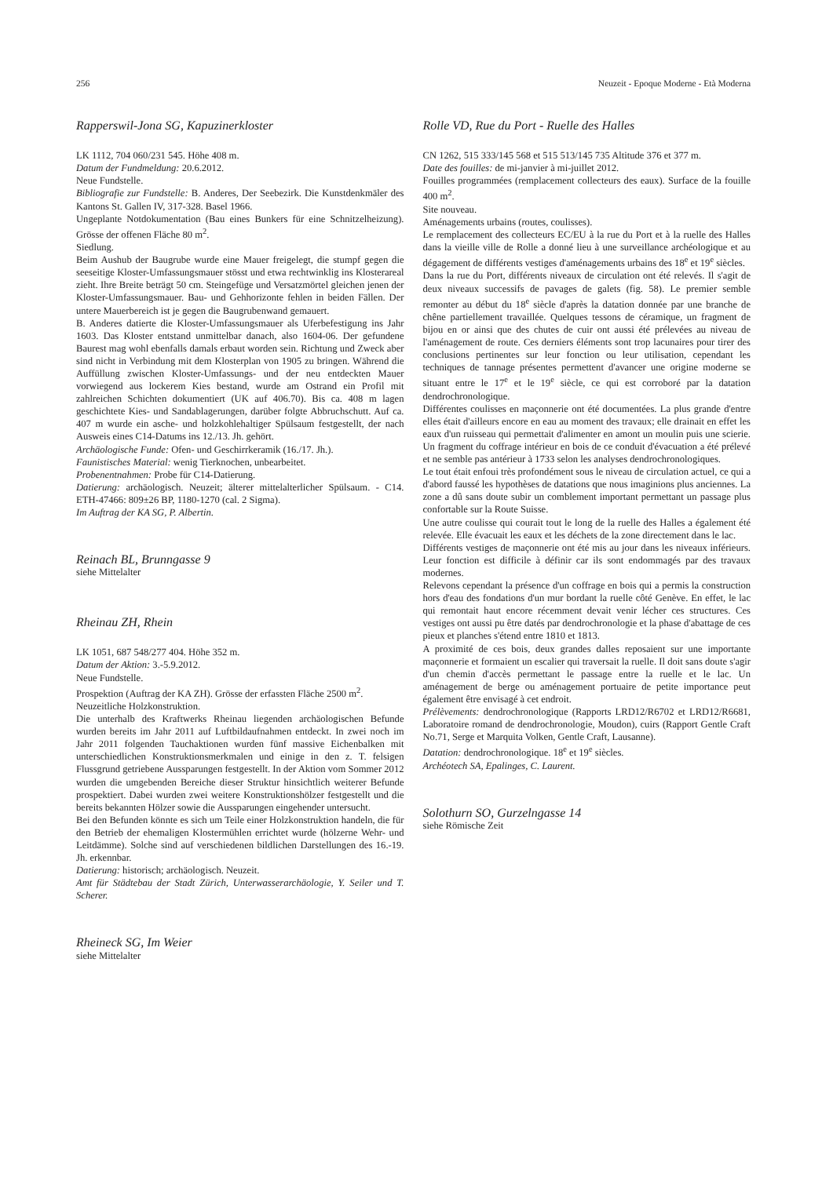256 Neuzeit - Epoque Moderne - Età Moderna
Rapperswil-Jona SG, Kapuzinerkloster
LK 1112, 704 060/231 545. Höhe 408 m.
Datum der Fundmeldung: 20.6.2012.
Neue Fundstelle.
Bibliografie zur Fundstelle: B. Anderes, Der Seebezirk. Die Kunstdenkmäler des Kantons St. Gallen IV, 317-328. Basel 1966.
Ungeplante Notdokumentation (Bau eines Bunkers für eine Schnitzelheizung). Grösse der offenen Fläche 80 m<sup>2</sup>.
Siedlung.
Beim Aushub der Baugrube wurde eine Mauer freigelegt, die stumpf gegen die seeseitige Kloster-Umfassungsmauer stösst und etwa rechtwinklig ins Klosterareal zieht. Ihre Breite beträgt 50 cm. Steingefüge und Versatzmörtel gleichen jenen der Kloster-Umfassungsmauer. Bau- und Gehhorizonte fehlen in beiden Fällen. Der untere Mauerbereich ist je gegen die Baugrubenwand gemauert.
B. Anderes datierte die Kloster-Umfassungsmauer als Uferbefestigung ins Jahr 1603. Das Kloster entstand unmittelbar danach, also 1604-06. Der gefundene Baurest mag wohl ebenfalls damals erbaut worden sein. Richtung und Zweck aber sind nicht in Verbindung mit dem Klosterplan von 1905 zu bringen. Während die Auffüllung zwischen Kloster-Umfassungs- und der neu entdeckten Mauer vorwiegend aus lockerem Kies bestand, wurde am Ostrand ein Profil mit zahlreichen Schichten dokumentiert (UK auf 406.70). Bis ca. 408 m lagen geschichtete Kies- und Sandablagerungen, darüber folgte Abbruchschutt. Auf ca. 407 m wurde ein asche- und holzkohlehaltiger Spülsaum festgestellt, der nach Ausweis eines C14-Datums ins 12./13. Jh. gehört.
Archäologische Funde: Ofen- und Geschirrkeramik (16./17. Jh.).
Faunistisches Material: wenig Tierknochen, unbearbeitet.
Probenentnahmen: Probe für C14-Datierung.
Datierung: archäologisch. Neuzeit; älterer mittelalterlicher Spülsaum. - C14. ETH-47466: 809±26 BP, 1180-1270 (cal. 2 Sigma).
Im Auftrag der KA SG, P. Albertin.
Reinach BL, Brunngasse 9
siehe Mittelalter
Rheinau ZH, Rhein
LK 1051, 687 548/277 404. Höhe 352 m.
Datum der Aktion: 3.-5.9.2012.
Neue Fundstelle.
Prospektion (Auftrag der KA ZH). Grösse der erfassten Fläche 2500 m<sup>2</sup>.
Neuzeitliche Holzkonstruktion.
Die unterhalb des Kraftwerks Rheinau liegenden archäologischen Befunde wurden bereits im Jahr 2011 auf Luftbildaufnahmen entdeckt. In zwei noch im Jahr 2011 folgenden Tauchaktionen wurden fünf massive Eichenbalken mit unterschiedlichen Konstruktionsmerkmalen und einige in den z. T. felsigen Flussgrund getriebene Aussparungen festgestellt. In der Aktion vom Sommer 2012 wurden die umgebenden Bereiche dieser Struktur hinsichtlich weiterer Befunde prospektiert. Dabei wurden zwei weitere Konstruktionshölzer festgestellt und die bereits bekannten Hölzer sowie die Aussparungen eingehender untersucht.
Bei den Befunden könnte es sich um Teile einer Holzkonstruktion handeln, die für den Betrieb der ehemaligen Klostermühlen errichtet wurde (hölzerne Wehr- und Leitdämme). Solche sind auf verschiedenen bildlichen Darstellungen des 16.-19. Jh. erkennbar.
Datierung: historisch; archäologisch. Neuzeit.
Amt für Städtebau der Stadt Zürich, Unterwasserarchäologie, Y. Seiler und T. Scherer.
Rheineck SG, Im Weier
siehe Mittelalter
Rolle VD, Rue du Port - Ruelle des Halles
CN 1262, 515 333/145 568 et 515 513/145 735 Altitude 376 et 377 m.
Date des fouilles: de mi-janvier à mi-juillet 2012.
Fouilles programmées (remplacement collecteurs des eaux). Surface de la fouille 400 m<sup>2</sup>.
Site nouveau.
Aménagements urbains (routes, coulisses).
Le remplacement des collecteurs EC/EU à la rue du Port et à la ruelle des Halles dans la vieille ville de Rolle a donné lieu à une surveillance archéologique et au dégagement de différents vestiges d'aménagements urbains des 18<sup>e</sup> et 19<sup>e</sup> siècles.
Dans la rue du Port, différents niveaux de circulation ont été relevés. Il s'agit de deux niveaux successifs de pavages de galets (fig. 58). Le premier semble remonter au début du 18<sup>e</sup> siècle d'après la datation donnée par une branche de chêne partiellement travaillée. Quelques tessons de céramique, un fragment de bijou en or ainsi que des chutes de cuir ont aussi été prélevées au niveau de l'aménagement de route. Ces derniers éléments sont trop lacunaires pour tirer des conclusions pertinentes sur leur fonction ou leur utilisation, cependant les techniques de tannage présentes permettent d'avancer une origine moderne se situant entre le 17<sup>e</sup> et le 19<sup>e</sup> siècle, ce qui est corroboré par la datation dendrochronologique.
Différentes coulisses en maçonnerie ont été documentées. La plus grande d'entre elles était d'ailleurs encore en eau au moment des travaux; elle drainait en effet les eaux d'un ruisseau qui permettait d'alimenter en amont un moulin puis une scierie. Un fragment du coffrage intérieur en bois de ce conduit d'évacuation a été prélevé et ne semble pas antérieur à 1733 selon les analyses dendrochronologiques.
Le tout était enfoui très profondément sous le niveau de circulation actuel, ce qui a d'abord faussé les hypothèses de datations que nous imaginions plus anciennes. La zone a dû sans doute subir un comblement important permettant un passage plus confortable sur la Route Suisse.
Une autre coulisse qui courait tout le long de la ruelle des Halles a également été relevée. Elle évacuait les eaux et les déchets de la zone directement dans le lac.
Différents vestiges de maçonnerie ont été mis au jour dans les niveaux inférieurs. Leur fonction est difficile à définir car ils sont endommagés par des travaux modernes.
Relevons cependant la présence d'un coffrage en bois qui a permis la construction hors d'eau des fondations d'un mur bordant la ruelle côté Genève. En effet, le lac qui remontait haut encore récemment devait venir lécher ces structures. Ces vestiges ont aussi pu être datés par dendrochronologie et la phase d'abattage de ces pieux et planches s'étend entre 1810 et 1813.
A proximité de ces bois, deux grandes dalles reposaient sur une importante maçonnerie et formaient un escalier qui traversait la ruelle. Il doit sans doute s'agir d'un chemin d'accès permettant le passage entre la ruelle et le lac. Un aménagement de berge ou aménagement portuaire de petite importance peut également être envisagé à cet endroit.
Prélèvements: dendrochronologique (Rapports LRD12/R6702 et LRD12/R6681, Laboratoire romand de dendrochronologie, Moudon), cuirs (Rapport Gentle Craft No.71, Serge et Marquita Volken, Gentle Craft, Lausanne).
Datation: dendrochronologique. 18<sup>e</sup> et 19<sup>e</sup> siècles.
Archéotech SA, Epalinges, C. Laurent.
Solothurn SO, Gurzelngasse 14
siehe Römische Zeit